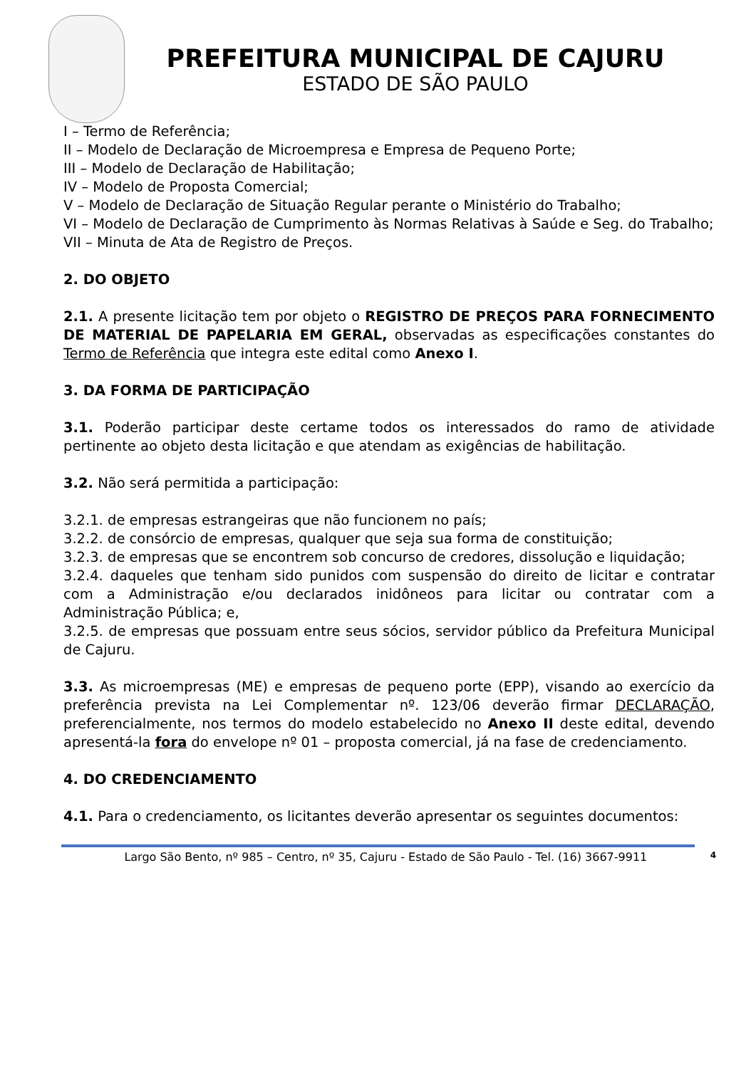PREFEITURA MUNICIPAL DE CAJURU
ESTADO DE SÃO PAULO
I – Termo de Referência;
II – Modelo de Declaração de Microempresa e Empresa de Pequeno Porte;
III – Modelo de Declaração de Habilitação;
IV – Modelo de Proposta Comercial;
V – Modelo de Declaração de Situação Regular perante o Ministério do Trabalho;
VI – Modelo de Declaração de Cumprimento às Normas Relativas à Saúde e Seg. do Trabalho;
VII – Minuta de Ata de Registro de Preços.
2. DO OBJETO
2.1. A presente licitação tem por objeto o REGISTRO DE PREÇOS PARA FORNECIMENTO DE MATERIAL DE PAPELARIA EM GERAL, observadas as especificações constantes do Termo de Referência que integra este edital como Anexo I.
3. DA FORMA DE PARTICIPAÇÃO
3.1. Poderão participar deste certame todos os interessados do ramo de atividade pertinente ao objeto desta licitação e que atendam as exigências de habilitação.
3.2. Não será permitida a participação:
3.2.1. de empresas estrangeiras que não funcionem no país;
3.2.2. de consórcio de empresas, qualquer que seja sua forma de constituição;
3.2.3. de empresas que se encontrem sob concurso de credores, dissolução e liquidação;
3.2.4. daqueles que tenham sido punidos com suspensão do direito de licitar e contratar com a Administração e/ou declarados inidôneos para licitar ou contratar com a Administração Pública; e,
3.2.5. de empresas que possuam entre seus sócios, servidor público da Prefeitura Municipal de Cajuru.
3.3. As microempresas (ME) e empresas de pequeno porte (EPP), visando ao exercício da preferência prevista na Lei Complementar nº. 123/06 deverão firmar DECLARAÇÃO, preferencialmente, nos termos do modelo estabelecido no Anexo II deste edital, devendo apresentá-la fora do envelope nº 01 – proposta comercial, já na fase de credenciamento.
4. DO CREDENCIAMENTO
4.1. Para o credenciamento, os licitantes deverão apresentar os seguintes documentos:
Largo São Bento, nº 985 – Centro, nº 35, Cajuru - Estado de São Paulo - Tel. (16) 3667-9911 4